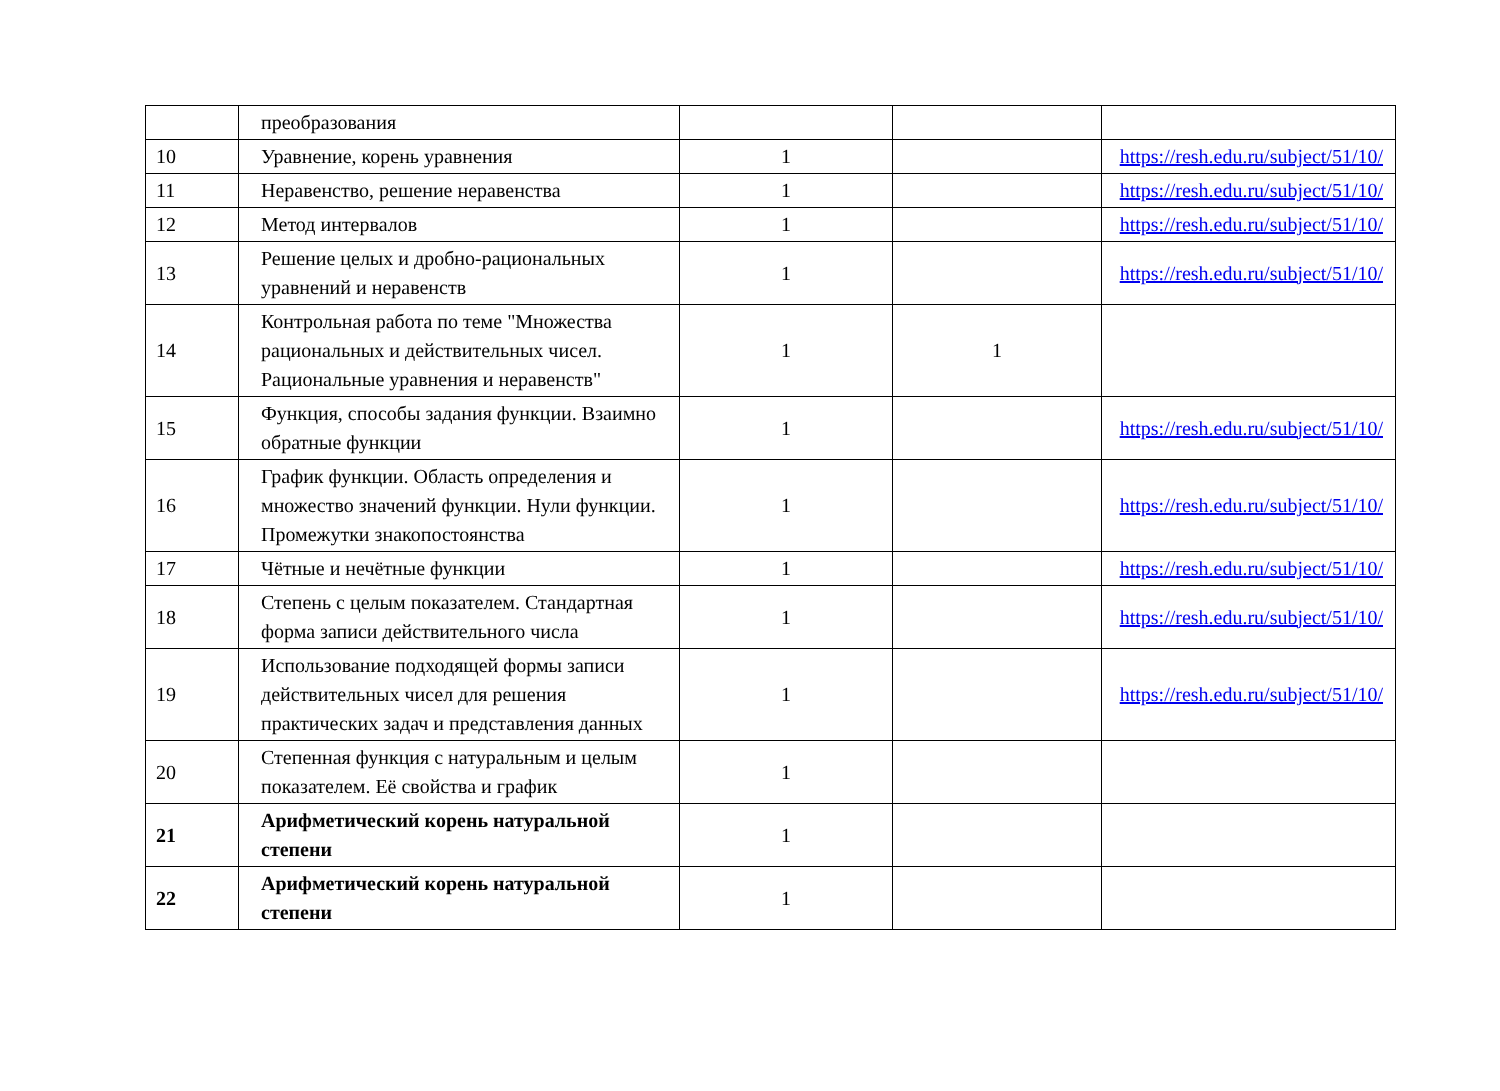| | преобразования | | | |
| 10 | Уравнение, корень уравнения | 1 | | https://resh.edu.ru/subject/51/10/ |
| 11 | Неравенство, решение неравенства | 1 | | https://resh.edu.ru/subject/51/10/ |
| 12 | Метод интервалов | 1 | | https://resh.edu.ru/subject/51/10/ |
| 13 | Решение целых и дробно-рациональных уравнений и неравенств | 1 | | https://resh.edu.ru/subject/51/10/ |
| 14 | Контрольная работа по теме "Множества рациональных и действительных чисел. Рациональные уравнения и неравенств" | 1 | 1 | |
| 15 | Функция, способы задания функции. Взаимно обратные функции | 1 | | https://resh.edu.ru/subject/51/10/ |
| 16 | График функции. Область определения и множество значений функции. Нули функции. Промежутки знакопостоянства | 1 | | https://resh.edu.ru/subject/51/10/ |
| 17 | Чётные и нечётные функции | 1 | | https://resh.edu.ru/subject/51/10/ |
| 18 | Степень с целым показателем. Стандартная форма записи действительного числа | 1 | | https://resh.edu.ru/subject/51/10/ |
| 19 | Использование подходящей формы записи действительных чисел для решения практических задач и представления данных | 1 | | https://resh.edu.ru/subject/51/10/ |
| 20 | Степенная функция с натуральным и целым показателем. Её свойства и график | 1 | | |
| 21 | Арифметический корень натуральной степени | 1 | | |
| 22 | Арифметический корень натуральной степени | 1 | | |